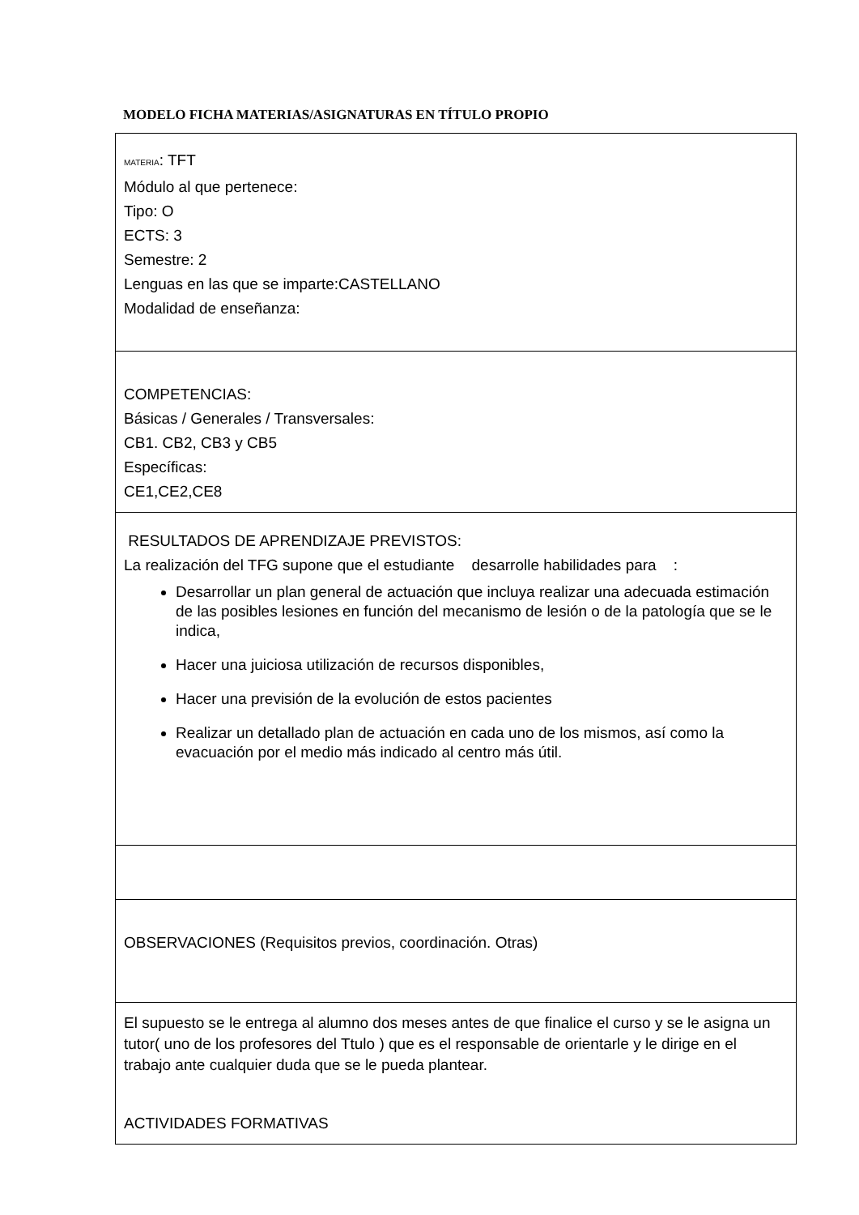MODELO FICHA MATERIAS/ASIGNATURAS EN TÍTULO PROPIO
| MATERIA : TFT Módulo al que pertenece: Tipo: O ECTS: 3 Semestre: 2 Lenguas en las que se imparte:CASTELLANO Modalidad de enseñanza: |
| COMPETENCIAS: Básicas / Generales / Transversales: CB1. CB2, CB3 y CB5 Específicas: CE1,CE2,CE8 |
| RESULTADOS DE APRENDIZAJE PREVISTOS: La realización del TFG supone que el estudiante desarrolle habilidades para : Desarrollar un plan general de actuación que incluya realizar una adecuada estimación de las posibles lesiones en función del mecanismo de lesión o de la patología que se le indica, Hacer una juiciosa utilización de recursos disponibles, Hacer una previsión de la evolución de estos pacientes Realizar un detallado plan de actuación en cada uno de los mismos, así como la evacuación por el medio más indicado al centro más útil. |
| OBSERVACIONES (Requisitos previos, coordinación. Otras) |
| El supuesto se le entrega al alumno dos meses antes de que finalice el curso y se le asigna un tutor( uno de los profesores del Ttulo ) que es el responsable de orientarle y le dirige en el trabajo ante cualquier duda que se le pueda plantear. ACTIVIDADES FORMATIVAS |